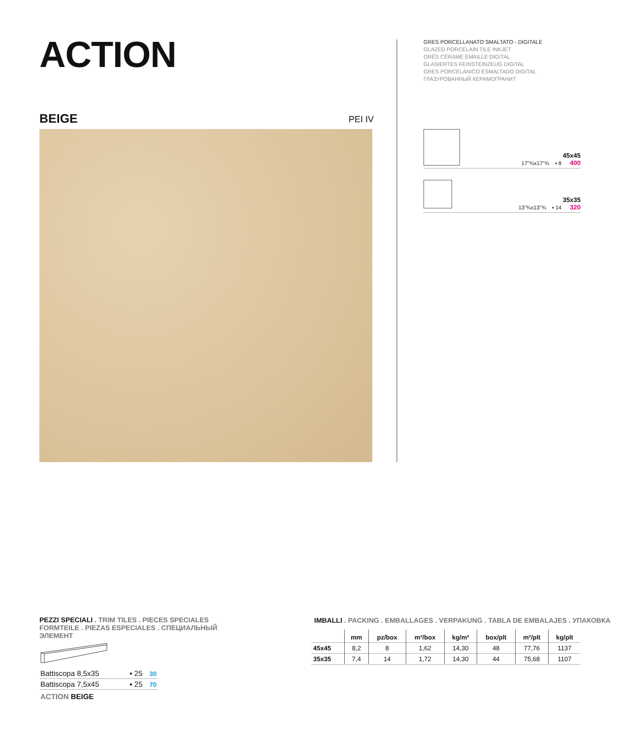ACTION
GRES PORCELLANATO SMALTATO - DIGITALE
GLAZED PORCELAIN TILE INKJET
GRÈS CÉRAME ÉMAILLÉ DIGITAL
GLASIERTES FEINSTEINZEUG DIGITAL
GRES PORCELÁNICO ESMALTADO DIGITAL
ГЛАЗУРОВАННЫЙ КЕРАМОГРАНИТ
BEIGE PEI IV
45x45
17"¾x17"¾ ▪ 8 400
35x35
13"¾x13"¾ ▪ 14 320
PEZZI SPECIALI . TRIM TILES . PIECES SPECIALES
FORMTEILE . PIEZAS ESPECIALES . СПЕЦИАЛЬНЫЙ ЭЛЕМЕНТ
Battiscopa 8,5x35 ▪ 25 30
Battiscopa 7,5x45 ▪ 25 70
ACTION BEIGE
IMBALLI . PACKING . EMBALLAGES . VERPAKUNG . TABLA DE EMBALAJES . УПАКОВКА
| | mm | pz/box | m²/box | kg/m² | box/plt | m²/plt | kg/plt |
| --- | --- | --- | --- | --- | --- | --- | --- |
| 45x45 | 8,2 | 8 | 1,62 | 14,30 | 48 | 77,76 | 1137 |
| 35x35 | 7,4 | 14 | 1,72 | 14,30 | 44 | 75,68 | 1107 |